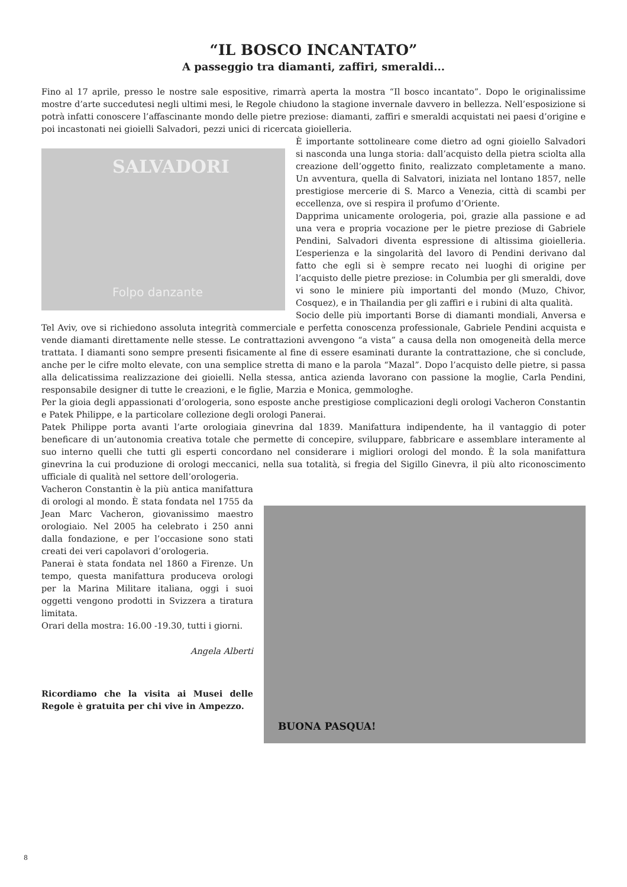“IL BOSCO INCANTATO”
A passeggio tra diamanti, zaffiri, smeraldi...
Fino al 17 aprile, presso le nostre sale espositive, rimarrà aperta la mostra “Il bosco incantato”. Dopo le originalissime mostre d’arte succedutesi negli ultimi mesi, le Regole chiudono la stagione invernale davvero in bellezza. Nell’esposizione si potrà infatti conoscere l’affascinante mondo delle pietre preziose: diamanti, zaffiri e smeraldi acquistati nei paesi d’origine e poi incastonati nei gioielli Salvadori, pezzi unici di ricercata gioielleria.
SALVADORI
Folpo danzante
È importante sottolineare come dietro ad ogni gioiello Salvadori si nasconda una lunga storia: dall’acquisto della pietra sciolta alla creazione dell’oggetto finito, realizzato completamente a mano. Un avventura, quella di Salvatori, iniziata nel lontano 1857, nelle prestigiose mercerie di S. Marco a Venezia, città di scambi per eccellenza, ove si respira il profumo d’Oriente.
Dapprima unicamente orologeria, poi, grazie alla passione e ad una vera e propria vocazione per le pietre preziose di Gabriele Pendini, Salvadori diventa espressione di altissima gioielleria. L’esperienza e la singolarità del lavoro di Pendini derivano dal fatto che egli si è sempre recato nei luoghi di origine per l’acquisto delle pietre preziose: in Columbia per gli smeraldi, dove vi sono le miniere più importanti del mondo (Muzo, Chivor, Cosquez), e in Thailandia per gli zaffiri e i rubini di alta qualità.
Socio delle più importanti Borse di diamanti mondiali, Anversa e Tel Aviv, ove si richiedono assoluta integrità commerciale e perfetta conoscenza professionale, Gabriele Pendini acquista e vende diamanti direttamente nelle stesse. Le contrattazioni avvengono “a vista” a causa della non omogeneità della merce trattata. I diamanti sono sempre presenti fisicamente al fine di essere esaminati durante la contrattazione, che si conclude, anche per le cifre molto elevate, con una semplice stretta di mano e la parola “Mazal”. Dopo l’acquisto delle pietre, si passa alla delicatissima realizzazione dei gioielli. Nella stessa, antica azienda lavorano con passione la moglie, Carla Pendini, responsabile designer di tutte le creazioni, e le figlie, Marzia e Monica, gemmologhe.
Per la gioia degli appassionati d’orologeria, sono esposte anche prestigiose complicazioni degli orologi Vacheron Constantin e Patek Philippe, e la particolare collezione degli orologi Panerai.
Patek Philippe porta avanti l’arte orologiaia ginevrina dal 1839. Manifattura indipendente, ha il vantaggio di poter beneficare di un’autonomia creativa totale che permette di concepire, sviluppare, fabbricare e assemblare interamente al suo interno quelli che tutti gli esperti concordano nel considerare i migliori orologi del mondo. È la sola manifattura ginevrina la cui produzione di orologi meccanici, nella sua totalità, si fregia del Sigillo Ginevra, il più alto riconoscimento ufficiale di qualità nel settore dell’orologeria.
BUONA PASQUA!
Vacheron Constantin è la più antica manifattura di orologi al mondo. È stata fondata nel 1755 da Jean Marc Vacheron, giovanissimo maestro orologiaio. Nel 2005 ha celebrato i 250 anni dalla fondazione, e per l’occasione sono stati creati dei veri capolavori d’orologeria.
Panerai è stata fondata nel 1860 a Firenze. Un tempo, questa manifattura produceva orologi per la Marina Militare italiana, oggi i suoi oggetti vengono prodotti in Svizzera a tiratura limitata.
Orari della mostra: 16.00 -19.30, tutti i giorni.
Angela Alberti
Ricordiamo che la visita ai Musei delle Regole è gratuita per chi vive in Ampezzo.
8